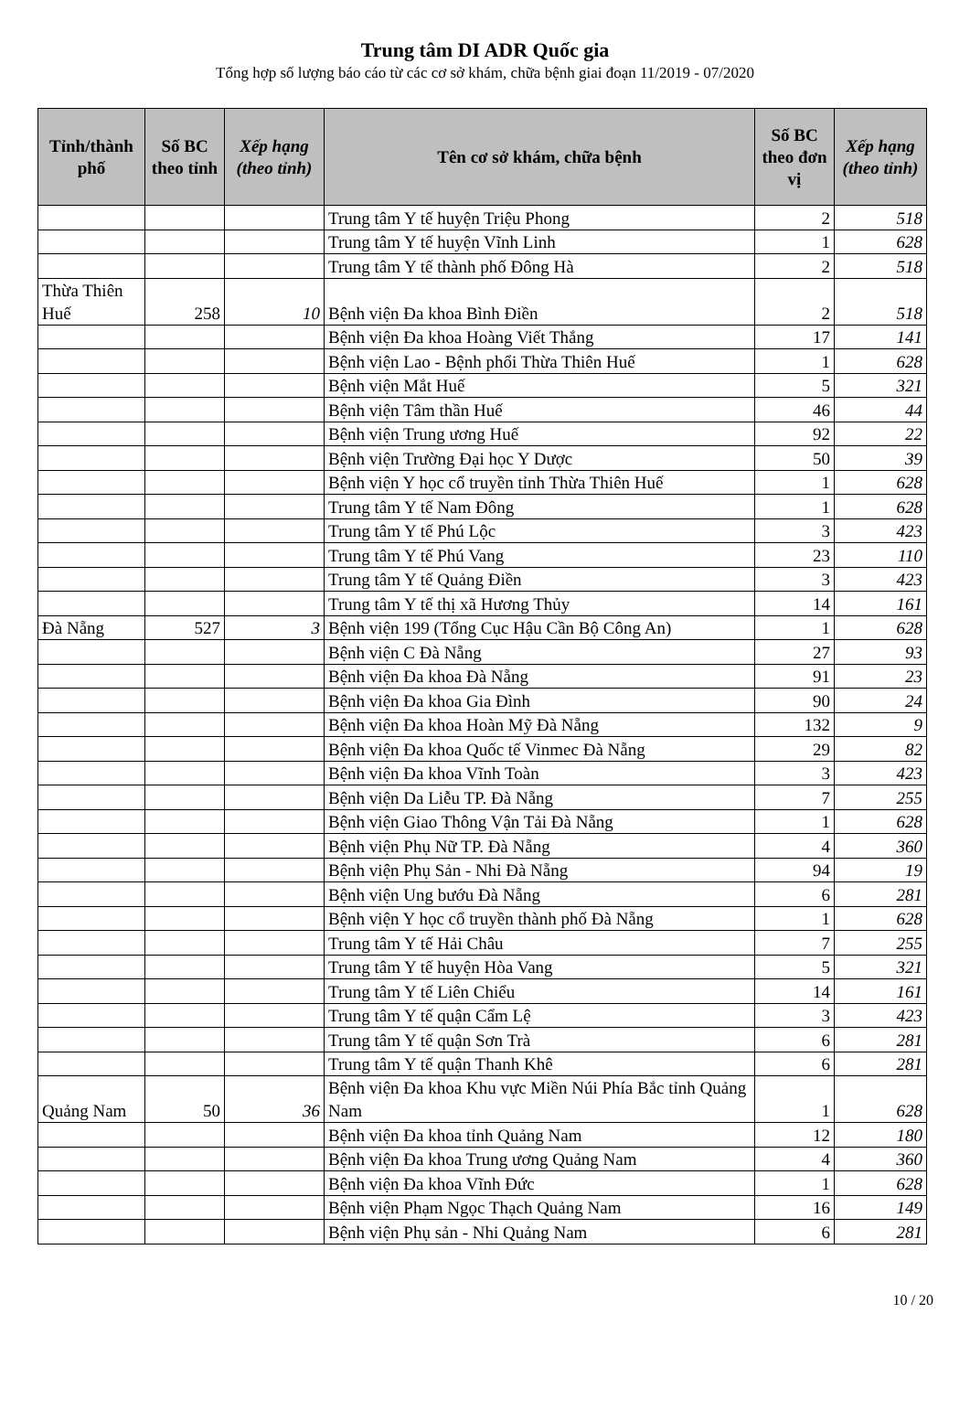Trung tâm DI ADR Quốc gia
Tổng hợp số lượng báo cáo từ các cơ sở khám, chữa bệnh giai đoạn 11/2019 - 07/2020
| Tỉnh/thành phố | Số BC theo tỉnh | Xếp hạng (theo tỉnh) | Tên cơ sở khám, chữa bệnh | Số BC theo đơn vị | Xếp hạng (theo tỉnh) |
| --- | --- | --- | --- | --- | --- |
| | | | Trung tâm Y tế huyện Triệu Phong | 2 | 518 |
| | | | Trung tâm Y tế huyện Vĩnh Linh | 1 | 628 |
| | | | Trung tâm Y tế thành phố Đông Hà | 2 | 518 |
| Thừa Thiên Huế | 258 | 10 | Bệnh viện Đa khoa Bình Điền | 2 | 518 |
| | | | Bệnh viện Đa khoa Hoàng Viết Thắng | 17 | 141 |
| | | | Bệnh viện Lao - Bệnh phổi Thừa Thiên Huế | 1 | 628 |
| | | | Bệnh viện Mắt Huế | 5 | 321 |
| | | | Bệnh viện Tâm thần Huế | 46 | 44 |
| | | | Bệnh viện Trung ương Huế | 92 | 22 |
| | | | Bệnh viện Trường Đại học Y Dược | 50 | 39 |
| | | | Bệnh viện Y học cổ truyền tỉnh Thừa Thiên Huế | 1 | 628 |
| | | | Trung tâm Y tế Nam Đông | 1 | 628 |
| | | | Trung tâm Y tế Phú Lộc | 3 | 423 |
| | | | Trung tâm Y tế Phú Vang | 23 | 110 |
| | | | Trung tâm Y tế Quảng Điền | 3 | 423 |
| | | | Trung tâm Y tế thị xã Hương Thủy | 14 | 161 |
| Đà Nẵng | 527 | 3 | Bệnh viện 199 (Tổng Cục Hậu Cần Bộ Công An) | 1 | 628 |
| | | | Bệnh viện C Đà Nẵng | 27 | 93 |
| | | | Bệnh viện Đa khoa Đà Nẵng | 91 | 23 |
| | | | Bệnh viện Đa khoa Gia Đình | 90 | 24 |
| | | | Bệnh viện Đa khoa Hoàn Mỹ Đà Nẵng | 132 | 9 |
| | | | Bệnh viện Đa khoa Quốc tế Vinmec Đà Nẵng | 29 | 82 |
| | | | Bệnh viện Đa khoa Vĩnh Toàn | 3 | 423 |
| | | | Bệnh viện Da Liễu TP. Đà Nẵng | 7 | 255 |
| | | | Bệnh viện Giao Thông Vận Tải Đà Nẵng | 1 | 628 |
| | | | Bệnh viện Phụ Nữ TP. Đà Nẵng | 4 | 360 |
| | | | Bệnh viện Phụ Sản - Nhi Đà Nẵng | 94 | 19 |
| | | | Bệnh viện Ung bướu Đà Nẵng | 6 | 281 |
| | | | Bệnh viện Y học cổ truyền thành phố Đà Nẵng | 1 | 628 |
| | | | Trung tâm Y tế Hải Châu | 7 | 255 |
| | | | Trung tâm Y tế huyện Hòa Vang | 5 | 321 |
| | | | Trung tâm Y tế Liên Chiểu | 14 | 161 |
| | | | Trung tâm Y tế quận Cẩm Lệ | 3 | 423 |
| | | | Trung tâm Y tế quận Sơn Trà | 6 | 281 |
| | | | Trung tâm Y tế quận Thanh Khê | 6 | 281 |
| Quảng Nam | 50 | 36 | Bệnh viện Đa khoa Khu vực Miền Núi Phía Bắc tỉnh Quảng Nam | 1 | 628 |
| | | | Bệnh viện Đa khoa tỉnh Quảng Nam | 12 | 180 |
| | | | Bệnh viện Đa khoa Trung ương Quảng Nam | 4 | 360 |
| | | | Bệnh viện Đa khoa Vĩnh Đức | 1 | 628 |
| | | | Bệnh viện Phạm Ngọc Thạch Quảng Nam | 16 | 149 |
| | | | Bệnh viện Phụ sản - Nhi Quảng Nam | 6 | 281 |
10 / 20